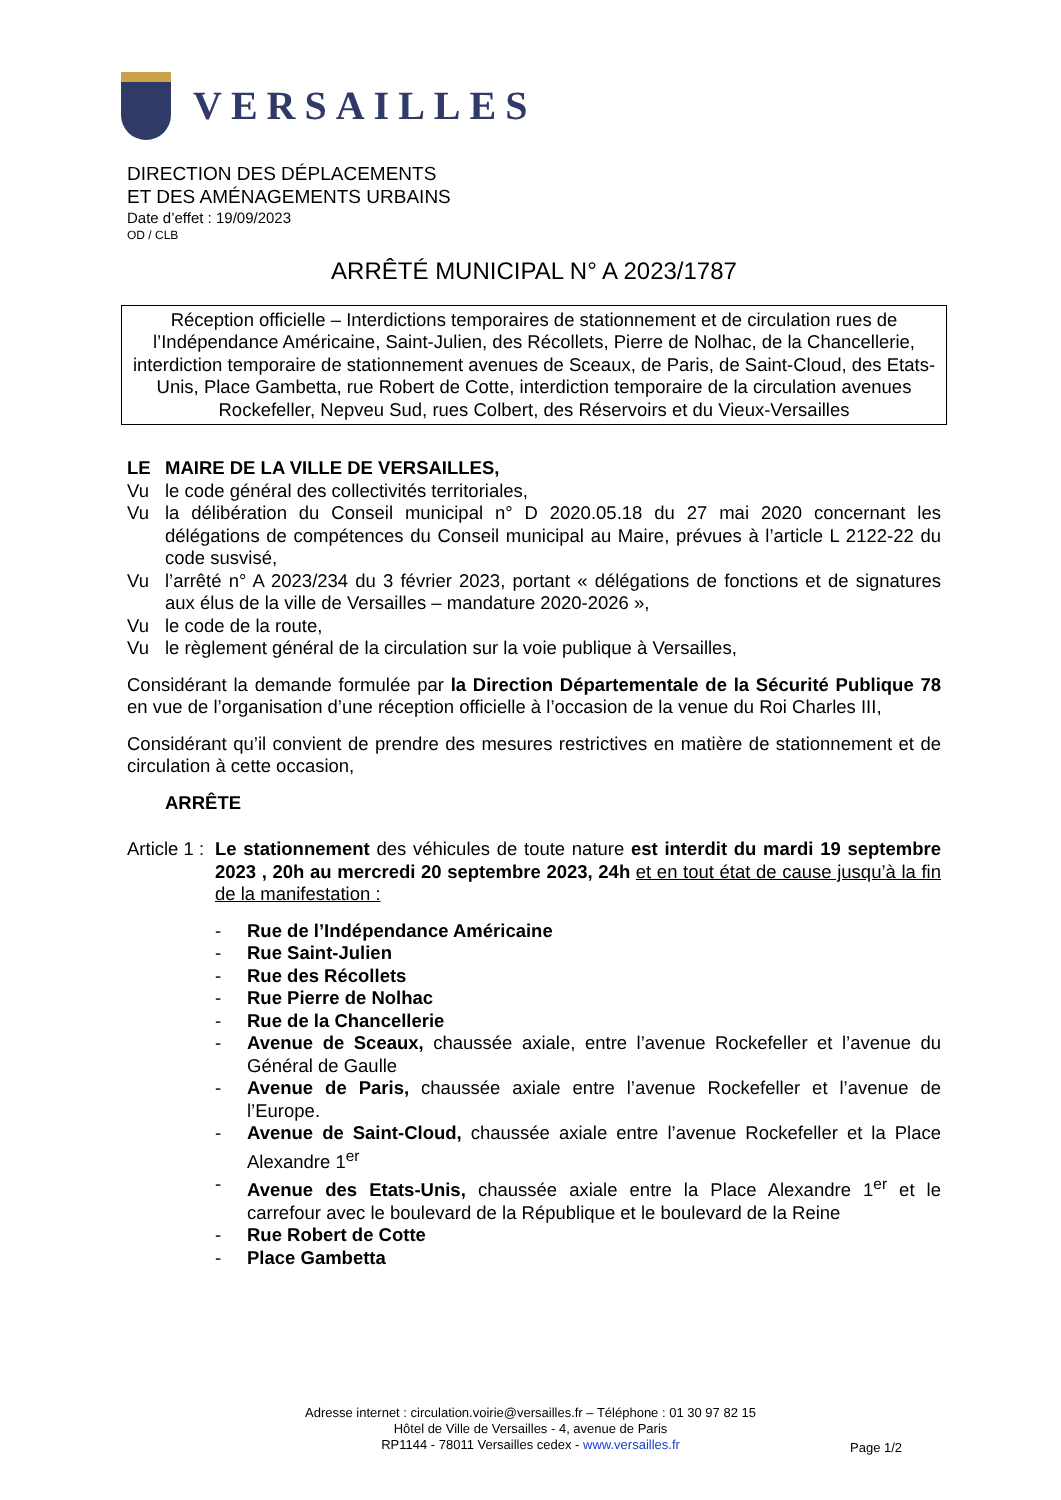VERSAILLES
DIRECTION DES DÉPLACEMENTS
ET DES AMÉNAGEMENTS URBAINS
Date d’effet : 19/09/2023
OD / CLB
ARRÊTÉ MUNICIPAL N° A 2023/1787
Réception officielle – Interdictions temporaires de stationnement et de circulation rues de l’Indépendance Américaine, Saint-Julien, des Récollets, Pierre de Nolhac, de la Chancellerie, interdiction temporaire de stationnement avenues de Sceaux, de Paris, de Saint-Cloud, des Etats-Unis, Place Gambetta, rue Robert de Cotte, interdiction temporaire de la circulation avenues Rockefeller, Nepveu Sud, rues Colbert, des Réservoirs et du Vieux-Versailles
LE MAIRE DE LA VILLE DE VERSAILLES,
Vu le code général des collectivités territoriales,
Vu la délibération du Conseil municipal n° D 2020.05.18 du 27 mai 2020 concernant les délégations de compétences du Conseil municipal au Maire, prévues à l’article L 2122-22 du code susvisé,
Vu l’arrêté n° A 2023/234 du 3 février 2023, portant « délégations de fonctions et de signatures aux élus de la ville de Versailles – mandature 2020-2026 »,
Vu le code de la route,
Vu le règlement général de la circulation sur la voie publique à Versailles,
Considérant la demande formulée par la Direction Départementale de la Sécurité Publique 78 en vue de l’organisation d’une réception officielle à l’occasion de la venue du Roi Charles III,
Considérant qu’il convient de prendre des mesures restrictives en matière de stationnement et de circulation à cette occasion,
ARRÊTE
Article 1 :
Le stationnement des véhicules de toute nature est interdit du mardi 19 septembre 2023 , 20h au mercredi 20 septembre 2023, 24h et en tout état de cause jusqu’à la fin de la manifestation :
- Rue de l’Indépendance Américaine
- Rue Saint-Julien
- Rue des Récollets
- Rue Pierre de Nolhac
- Rue de la Chancellerie
- Avenue de Sceaux, chaussée axiale, entre l’avenue Rockefeller et l’avenue du Général de Gaulle
- Avenue de Paris, chaussée axiale entre l’avenue Rockefeller et l’avenue de l’Europe.
- Avenue de Saint-Cloud, chaussée axiale entre l’avenue Rockefeller et la Place Alexandre 1<sup>er</sup>
- Avenue des Etats-Unis, chaussée axiale entre la Place Alexandre 1<sup>er</sup> et le carrefour avec le boulevard de la République et le boulevard de la Reine
- Rue Robert de Cotte
- Place Gambetta
Adresse internet : circulation.voirie@versailles.fr – Téléphone : 01 30 97 82 15
Hôtel de Ville de Versailles - 4, avenue de Paris
RP1144 - 78011 Versailles cedex - www.versailles.fr
Page 1/2